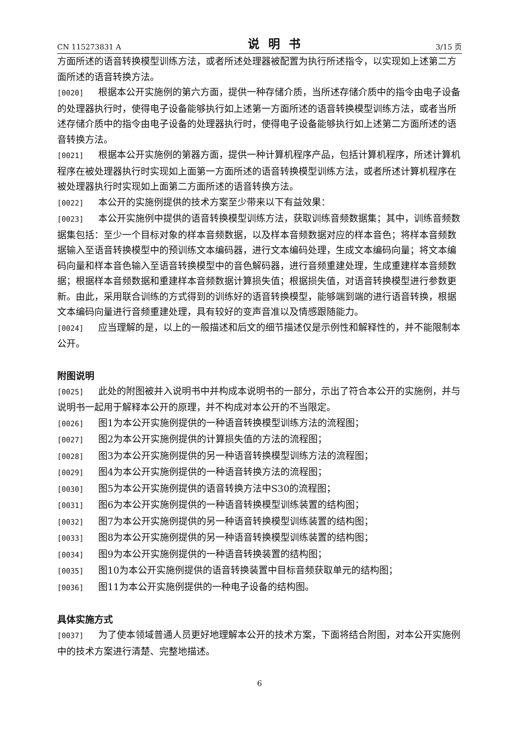CN 115273831 A 说明书 3/15 页
方面所述的语音转换模型训练方法，或者所述处理器被配置为执行所述指令，以实现如上述第二方面所述的语音转换方法。
[0020] 根据本公开实施例的第六方面，提供一种存储介质，当所述存储介质中的指令由电子设备的处理器执行时，使得电子设备能够执行如上述第一方面所述的语音转换模型训练方法，或者当所述存储介质中的指令由电子设备的处理器执行时，使得电子设备能够执行如上述第二方面所述的语音转换方法。
[0021] 根据本公开实施例的第器方面，提供一种计算机程序产品，包括计算机程序，所述计算机程序在被处理器执行时实现如上面第一方面所述的语音转换模型训练方法，或者所述计算机程序在被处理器执行时实现如上面第二方面所述的语音转换方法。
[0022] 本公开的实施例提供的技术方案至少带来以下有益效果：
[0023] 本公开实施例中提供的语音转换模型训练方法，获取训练音频数据集；其中，训练音频数据集包括：至少一个目标对象的样本音频数据，以及样本音频数据对应的样本音色；将样本音频数据输入至语音转换模型中的预训练文本编码器，进行文本编码处理，生成文本编码向量；将文本编码向量和样本音色输入至语音转换模型中的音色解码器，进行音频重建处理，生成重建样本音频数据；根据样本音频数据和重建样本音频数据计算损失值；根据损失值，对语音转换模型进行参数更新。由此，采用联合训练的方式得到的训练好的语音转换模型，能够端到端的进行语音转换，根据文本编码向量进行音频重建处理，具有较好的变声音准以及情感跟随能力。
[0024] 应当理解的是，以上的一般描述和后文的细节描述仅是示例性和解释性的，并不能限制本公开。
附图说明
[0025] 此处的附图被并入说明书中并构成本说明书的一部分，示出了符合本公开的实施例，并与说明书一起用于解释本公开的原理，并不构成对本公开的不当限定。
[0026] 图1为本公开实施例提供的一种语音转换模型训练方法的流程图；
[0027] 图2为本公开实施例提供的计算损失值的方法的流程图；
[0028] 图3为本公开实施例提供的另一种语音转换模型训练方法的流程图；
[0029] 图4为本公开实施例提供的一种语音转换方法的流程图；
[0030] 图5为本公开实施例提供的语音转换方法中S30的流程图；
[0031] 图6为本公开实施例提供的一种语音转换模型训练装置的结构图；
[0032] 图7为本公开实施例提供的另一种语音转换模型训练装置的结构图；
[0033] 图8为本公开实施例提供的另一种语音转换模型训练装置的结构图；
[0034] 图9为本公开实施例提供的一种语音转换装置的结构图；
[0035] 图10为本公开实施例提供的语音转换装置中目标音频获取单元的结构图；
[0036] 图11为本公开实施例提供的一种电子设备的结构图。
具体实施方式
[0037] 为了使本领域普通人员更好地理解本公开的技术方案，下面将结合附图，对本公开实施例中的技术方案进行清楚、完整地描述。
6